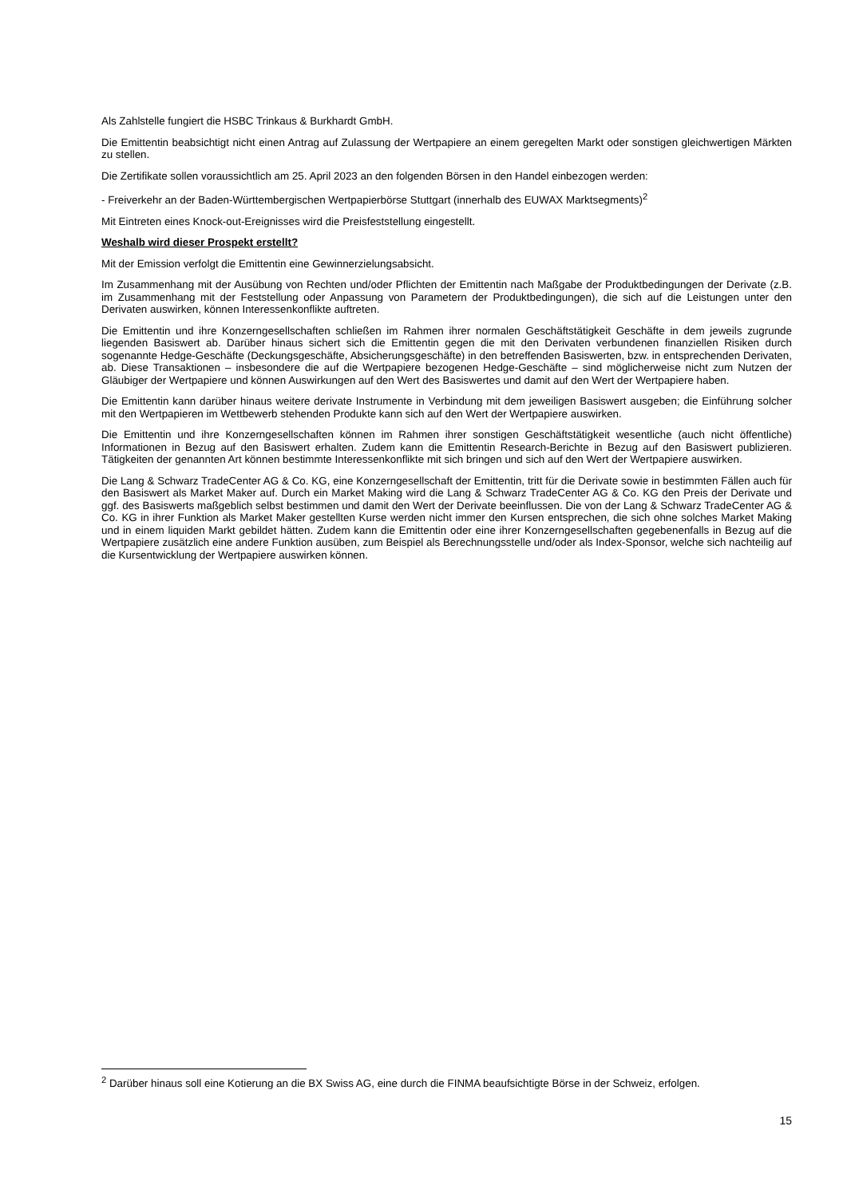Als Zahlstelle fungiert die HSBC Trinkaus & Burkhardt GmbH.
Die Emittentin beabsichtigt nicht einen Antrag auf Zulassung der Wertpapiere an einem geregelten Markt oder sonstigen gleichwertigen Märkten zu stellen.
Die Zertifikate sollen voraussichtlich am 25. April 2023 an den folgenden Börsen in den Handel einbezogen werden:
- Freiverkehr an der Baden-Württembergischen Wertpapierbörse Stuttgart (innerhalb des EUWAX Marktsegments)<sup>2</sup>
Mit Eintreten eines Knock-out-Ereignisses wird die Preisfeststellung eingestellt.
Weshalb wird dieser Prospekt erstellt?
Mit der Emission verfolgt die Emittentin eine Gewinnerzielungsabsicht.
Im Zusammenhang mit der Ausübung von Rechten und/oder Pflichten der Emittentin nach Maßgabe der Produktbedingungen der Derivate (z.B. im Zusammenhang mit der Feststellung oder Anpassung von Parametern der Produktbedingungen), die sich auf die Leistungen unter den Derivaten auswirken, können Interessenkonflikte auftreten.
Die Emittentin und ihre Konzerngesellschaften schließen im Rahmen ihrer normalen Geschäftstätigkeit Geschäfte in dem jeweils zugrunde liegenden Basiswert ab. Darüber hinaus sichert sich die Emittentin gegen die mit den Derivaten verbundenen finanziellen Risiken durch sogenannte Hedge-Geschäfte (Deckungsgeschäfte, Absicherungsgeschäfte) in den betreffenden Basiswerten, bzw. in entsprechenden Derivaten, ab. Diese Transaktionen – insbesondere die auf die Wertpapiere bezogenen Hedge-Geschäfte – sind möglicherweise nicht zum Nutzen der Gläubiger der Wertpapiere und können Auswirkungen auf den Wert des Basiswertes und damit auf den Wert der Wertpapiere haben.
Die Emittentin kann darüber hinaus weitere derivate Instrumente in Verbindung mit dem jeweiligen Basiswert ausgeben; die Einführung solcher mit den Wertpapieren im Wettbewerb stehenden Produkte kann sich auf den Wert der Wertpapiere auswirken.
Die Emittentin und ihre Konzerngesellschaften können im Rahmen ihrer sonstigen Geschäftstätigkeit wesentliche (auch nicht öffentliche) Informationen in Bezug auf den Basiswert erhalten. Zudem kann die Emittentin Research-Berichte in Bezug auf den Basiswert publizieren. Tätigkeiten der genannten Art können bestimmte Interessenkonflikte mit sich bringen und sich auf den Wert der Wertpapiere auswirken.
Die Lang & Schwarz TradeCenter AG & Co. KG, eine Konzerngesellschaft der Emittentin, tritt für die Derivate sowie in bestimmten Fällen auch für den Basiswert als Market Maker auf. Durch ein Market Making wird die Lang & Schwarz TradeCenter AG & Co. KG den Preis der Derivate und ggf. des Basiswerts maßgeblich selbst bestimmen und damit den Wert der Derivate beeinflussen. Die von der Lang & Schwarz TradeCenter AG & Co. KG in ihrer Funktion als Market Maker gestellten Kurse werden nicht immer den Kursen entsprechen, die sich ohne solches Market Making und in einem liquiden Markt gebildet hätten. Zudem kann die Emittentin oder eine ihrer Konzerngesellschaften gegebenenfalls in Bezug auf die Wertpapiere zusätzlich eine andere Funktion ausüben, zum Beispiel als Berechnungsstelle und/oder als Index-Sponsor, welche sich nachteilig auf die Kursentwicklung der Wertpapiere auswirken können.
<sup>2</sup> Darüber hinaus soll eine Kotierung an die BX Swiss AG, eine durch die FINMA beaufsichtigte Börse in der Schweiz, erfolgen.
15